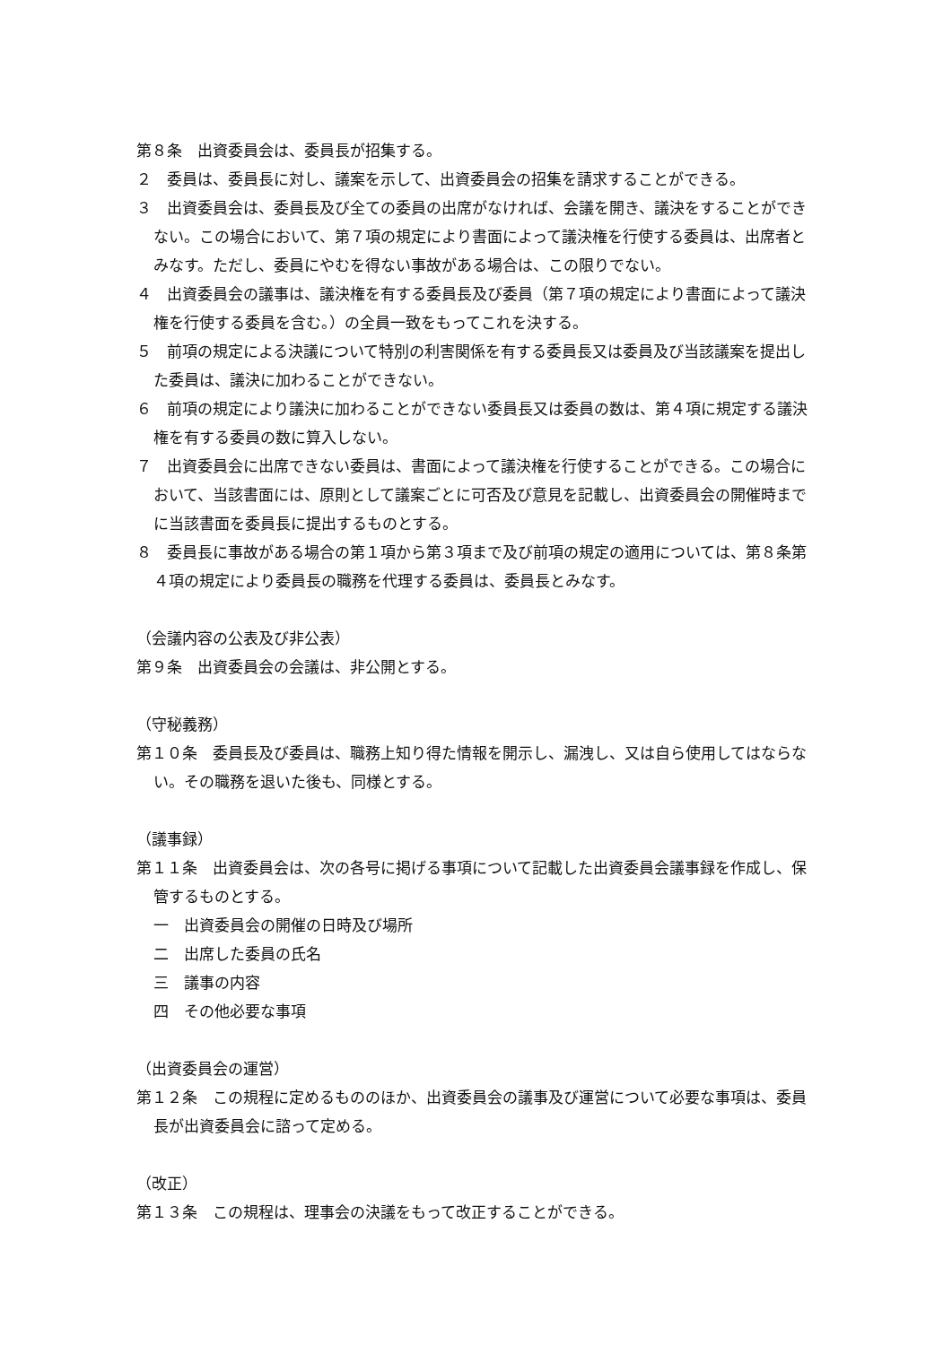第８条　出資委員会は、委員長が招集する。
２　委員は、委員長に対し、議案を示して、出資委員会の招集を請求することができる。
３　出資委員会は、委員長及び全ての委員の出席がなければ、会議を開き、議決をすることができない。この場合において、第７項の規定により書面によって議決権を行使する委員は、出席者とみなす。ただし、委員にやむを得ない事故がある場合は、この限りでない。
４　出資委員会の議事は、議決権を有する委員長及び委員（第７項の規定により書面によって議決権を行使する委員を含む。）の全員一致をもってこれを決する。
５　前項の規定による決議について特別の利害関係を有する委員長又は委員及び当該議案を提出した委員は、議決に加わることができない。
６　前項の規定により議決に加わることができない委員長又は委員の数は、第４項に規定する議決権を有する委員の数に算入しない。
７　出資委員会に出席できない委員は、書面によって議決権を行使することができる。この場合において、当該書面には、原則として議案ごとに可否及び意見を記載し、出資委員会の開催時までに当該書面を委員長に提出するものとする。
８　委員長に事故がある場合の第１項から第３項まで及び前項の規定の適用については、第８条第４項の規定により委員長の職務を代理する委員は、委員長とみなす。
（会議内容の公表及び非公表）
第９条　出資委員会の会議は、非公開とする。
（守秘義務）
第１０条　委員長及び委員は、職務上知り得た情報を開示し、漏洩し、又は自ら使用してはならない。その職務を退いた後も、同様とする。
（議事録）
第１１条　出資委員会は、次の各号に掲げる事項について記載した出資委員会議事録を作成し、保管するものとする。
一　出資委員会の開催の日時及び場所
二　出席した委員の氏名
三　議事の内容
四　その他必要な事項
（出資委員会の運営）
第１２条　この規程に定めるもののほか、出資委員会の議事及び運営について必要な事項は、委員長が出資委員会に諮って定める。
（改正）
第１３条　この規程は、理事会の決議をもって改正することができる。